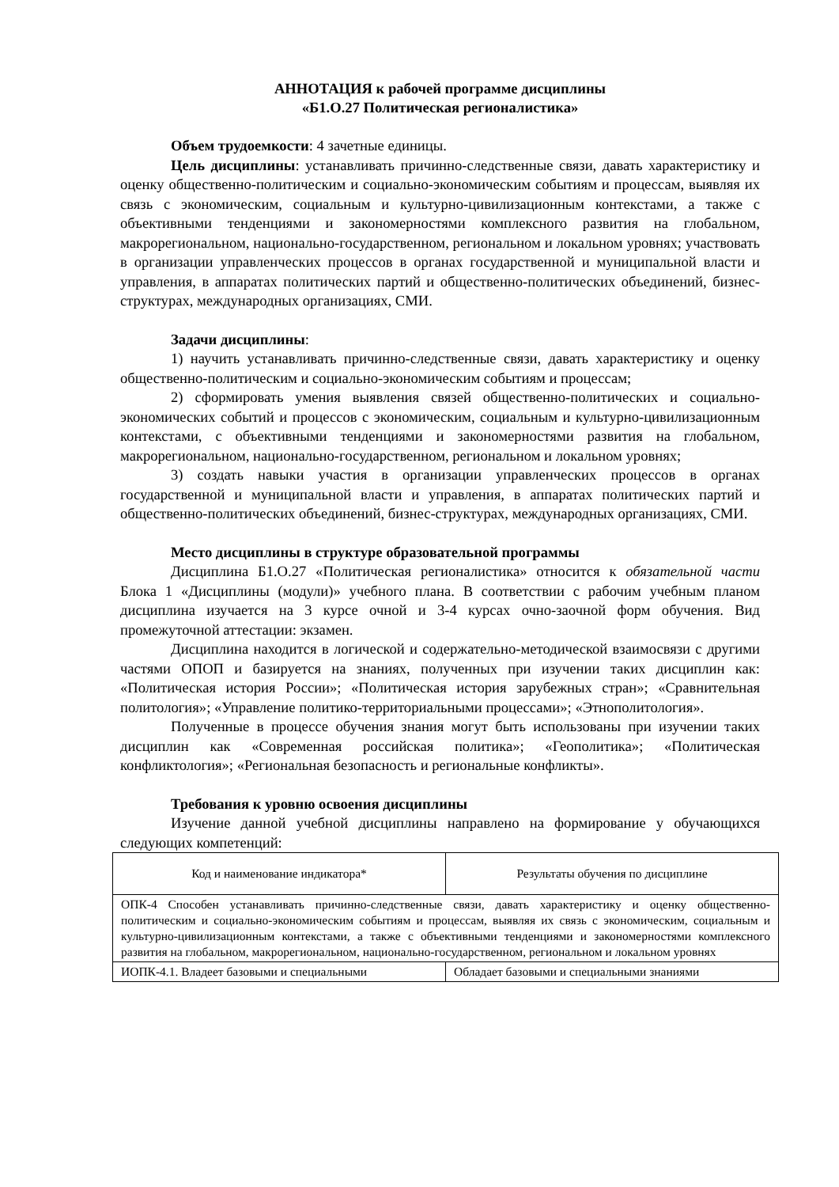АННОТАЦИЯ к рабочей программе дисциплины
«Б1.О.27 Политическая регионалистика»
Объем трудоемкости: 4 зачетные единицы.
Цель дисциплины: устанавливать причинно-следственные связи, давать характеристику и оценку общественно-политическим и социально-экономическим событиям и процессам, выявляя их связь с экономическим, социальным и культурно-цивилизационным контекстами, а также с объективными тенденциями и закономерностями комплексного развития на глобальном, макрорегиональном, национально-государственном, региональном и локальном уровнях; участвовать в организации управленческих процессов в органах государственной и муниципальной власти и управления, в аппаратах политических партий и общественно-политических объединений, бизнес-структурах, международных организациях, СМИ.
Задачи дисциплины:
1) научить устанавливать причинно-следственные связи, давать характеристику и оценку общественно-политическим и социально-экономическим событиям и процессам;
2) сформировать умения выявления связей общественно-политических и социально-экономических событий и процессов с экономическим, социальным и культурно-цивилизационным контекстами, с объективными тенденциями и закономерностями развития на глобальном, макрорегиональном, национально-государственном, региональном и локальном уровнях;
3) создать навыки участия в организации управленческих процессов в органах государственной и муниципальной власти и управления, в аппаратах политических партий и общественно-политических объединений, бизнес-структурах, международных организациях, СМИ.
Место дисциплины в структуре образовательной программы
Дисциплина Б1.О.27 «Политическая регионалистика» относится к обязательной части Блока 1 «Дисциплины (модули)» учебного плана. В соответствии с рабочим учебным планом дисциплина изучается на 3 курсе очной и 3-4 курсах очно-заочной форм обучения. Вид промежуточной аттестации: экзамен.
Дисциплина находится в логической и содержательно-методической взаимосвязи с другими частями ОПОП и базируется на знаниях, полученных при изучении таких дисциплин как: «Политическая история России»; «Политическая история зарубежных стран»; «Сравнительная политология»; «Управление политико-территориальными процессами»; «Этнополитология».
Полученные в процессе обучения знания могут быть использованы при изучении таких дисциплин как «Современная российская политика»; «Геополитика»; «Политическая конфликтология»; «Региональная безопасность и региональные конфликты».
Требования к уровню освоения дисциплины
Изучение данной учебной дисциплины направлено на формирование у обучающихся следующих компетенций:
| Код и наименование индикатора* | Результаты обучения по дисциплине |
| ОПК-4 Способен устанавливать причинно-следственные связи, давать характеристику и оценку общественно-политическим и социально-экономическим событиям и процессам, выявляя их связь с экономическим, социальным и культурно-цивилизационным контекстами, а также с объективными тенденциями и закономерностями комплексного развития на глобальном, макрорегиональном, национально-государственном, региональном и локальном уровнях | |
| ИОПК-4.1. Владеет базовыми и специальными | Обладает базовыми и специальными знаниями |